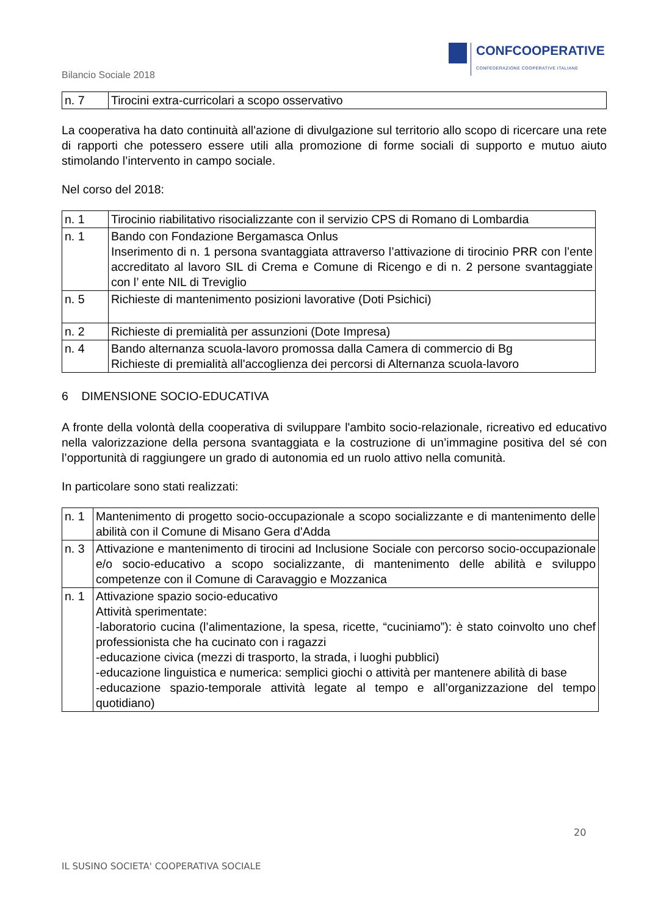CONFCOOPERATIVE
CONFEDERAZIONE COOPERATIVE ITALIANE
Bilancio Sociale 2018
| n. 7 | Tirocini extra-curricolari a scopo osservativo |
La cooperativa ha dato continuità all'azione di divulgazione sul territorio allo scopo di ricercare una rete di rapporti che potessero essere utili alla promozione di forme sociali di supporto e mutuo aiuto stimolando l’intervento in campo sociale.
Nel corso del 2018:
| n. 1 | Tirocinio riabilitativo risocializzante con il servizio CPS di Romano di Lombardia |
| n. 1 | Bando con Fondazione Bergamasca Onlus Inserimento di n. 1 persona svantaggiata attraverso l’attivazione di tirocinio PRR con l’ente accreditato al lavoro SIL di Crema e Comune di Ricengo e di n. 2 persone svantaggiate con l’ ente NIL di Treviglio |
| n. 5 | Richieste di mantenimento posizioni lavorative (Doti Psichici) |
| n. 2 | Richieste di premialità per assunzioni (Dote Impresa) |
| n. 4 | Bando alternanza scuola-lavoro promossa dalla Camera di commercio di Bg Richieste di premialità all'accoglienza dei percorsi di Alternanza scuola-lavoro |
6 DIMENSIONE SOCIO-EDUCATIVA
A fronte della volontà della cooperativa di sviluppare l'ambito socio-relazionale, ricreativo ed educativo nella valorizzazione della persona svantaggiata e la costruzione di un’immagine positiva del sé con l’opportunità di raggiungere un grado di autonomia ed un ruolo attivo nella comunità.
In particolare sono stati realizzati:
| n. 1 | Mantenimento di progetto socio-occupazionale a scopo socializzante e di mantenimento delle abilità con il Comune di Misano Gera d'Adda |
| n. 3 | Attivazione e mantenimento di tirocini ad Inclusione Sociale con percorso socio-occupazionale e/o socio-educativo a scopo socializzante, di mantenimento delle abilità e sviluppo competenze con il Comune di Caravaggio e Mozzanica |
| n. 1 | Attivazione spazio socio-educativo Attività sperimentate: -laboratorio cucina (l’alimentazione, la spesa, ricette, “cuciniamo”): è stato coinvolto uno chef professionista che ha cucinato con i ragazzi -educazione civica (mezzi di trasporto, la strada, i luoghi pubblici) -educazione linguistica e numerica: semplici giochi o attività per mantenere abilità di base -educazione spazio-temporale attività legate al tempo e all’organizzazione del tempo quotidiano) |
20
IL SUSINO SOCIETA' COOPERATIVA SOCIALE